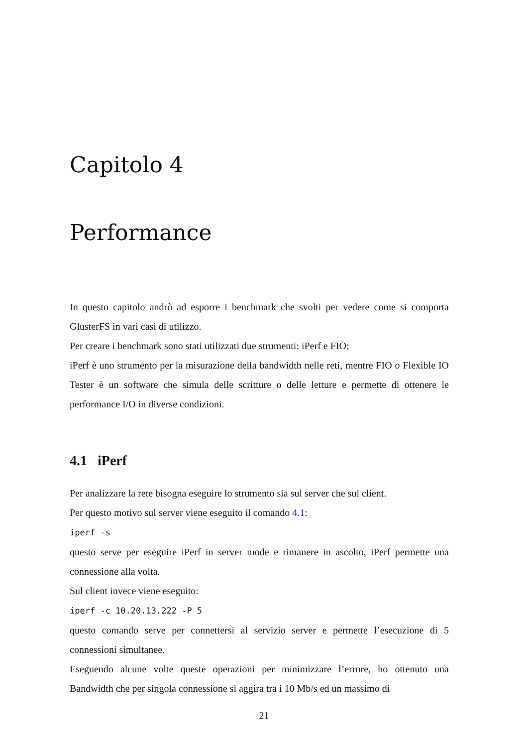Capitolo 4
Performance
In questo capitolo andrò ad esporre i benchmark che svolti per vedere come si comporta GlusterFS in vari casi di utilizzo.
Per creare i benchmark sono stati utilizzati due strumenti: iPerf e FIO;
iPerf è uno strumento per la misurazione della bandwidth nelle reti, mentre FIO o Flexible IO Tester è un software che simula delle scritture o delle letture e permette di ottenere le performance I/O in diverse condizioni.
4.1 iPerf
Per analizzare la rete bisogna eseguire lo strumento sia sul server che sul client.
Per questo motivo sul server viene eseguito il comando 4.1:
iperf -s
questo serve per eseguire iPerf in server mode e rimanere in ascolto, iPerf permette una connessione alla volta.
Sul client invece viene eseguito:
iperf -c 10.20.13.222 -P 5
questo comando serve per connettersi al servizio server e permette l’esecuzione di 5 connessioni simultanee.
Eseguendo alcune volte queste operazioni per minimizzare l’errore, ho ottenuto una Bandwidth che per singola connessione si aggira tra i 10 Mb/s ed un massimo di
21